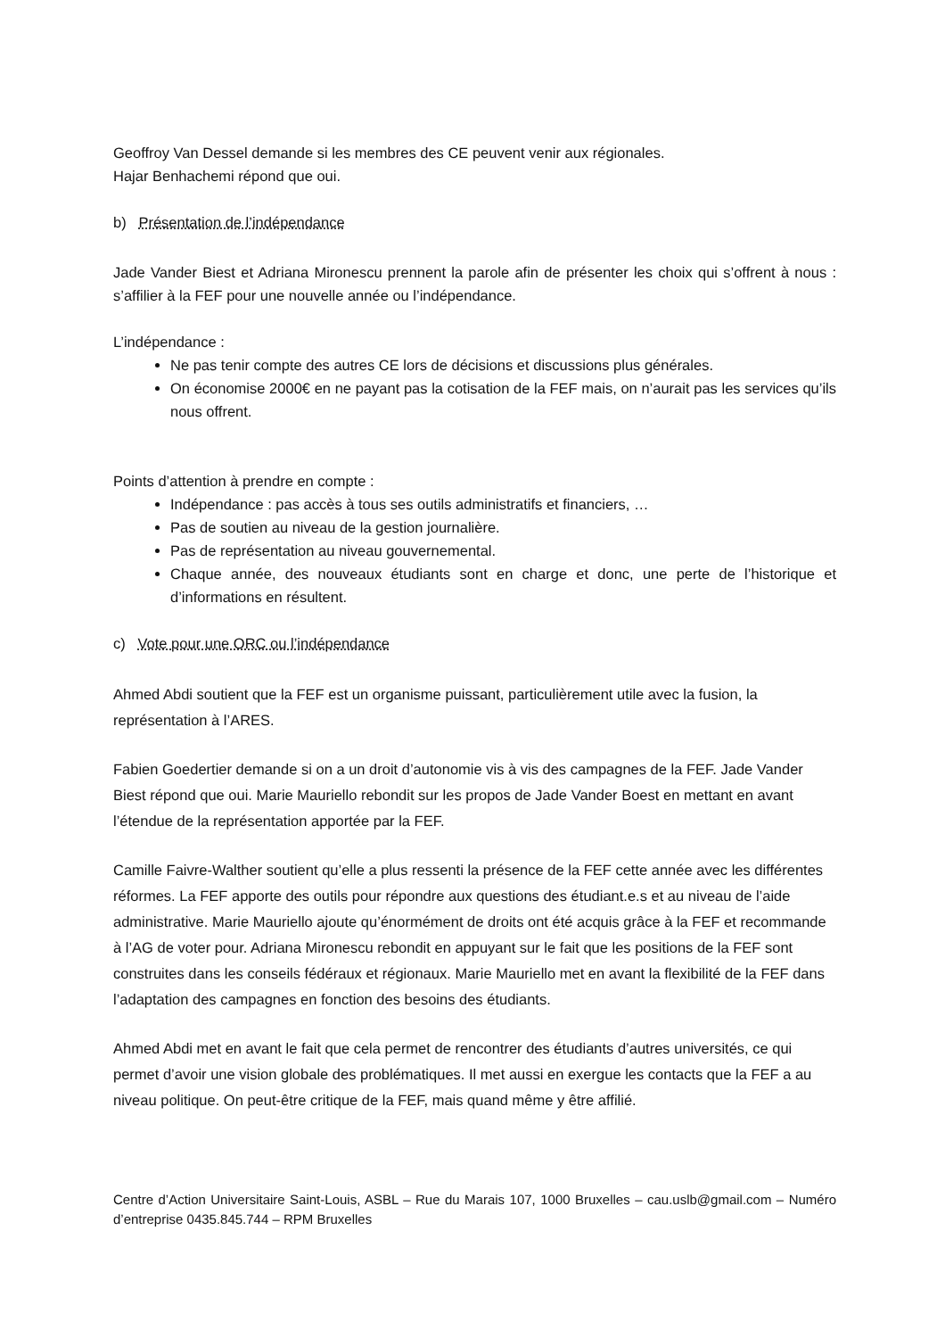Geoffroy Van Dessel demande si les membres des CE peuvent venir aux régionales.
Hajar Benhachemi répond que oui.
b) Présentation de l’indépendance
Jade Vander Biest et Adriana Mironescu prennent la parole afin de présenter les choix qui s’offrent à nous : s’affilier à la FEF pour une nouvelle année ou l’indépendance.
L’indépendance :
Ne pas tenir compte des autres CE lors de décisions et discussions plus générales.
On économise 2000€ en ne payant pas la cotisation de la FEF mais, on n’aurait pas les services qu’ils nous offrent.
Points d’attention à prendre en compte :
Indépendance : pas accès à tous ses outils administratifs et financiers, …
Pas de soutien au niveau de la gestion journalière.
Pas de représentation au niveau gouvernemental.
Chaque année, des nouveaux étudiants sont en charge et donc, une perte de l’historique et d’informations en résultent.
c) Vote pour une ORC ou l’indépendance
Ahmed Abdi soutient que la FEF est un organisme puissant, particulièrement utile avec la fusion, la représentation à l’ARES.
Fabien Goedertier demande si on a un droit d’autonomie vis à vis des campagnes de la FEF. Jade Vander Biest répond que oui. Marie Mauriello rebondit sur les propos de Jade Vander Boest en mettant en avant l’étendue de la représentation apportée par la FEF.
Camille Faivre-Walther soutient qu’elle a plus ressenti la présence de la FEF cette année avec les différentes réformes. La FEF apporte des outils pour répondre aux questions des étudiant.e.s et au niveau de l’aide administrative. Marie Mauriello ajoute qu’énormément de droits ont été acquis grâce à la FEF et recommande à l’AG de voter pour. Adriana Mironescu rebondit en appuyant sur le fait que les positions de la FEF sont construites dans les conseils fédéraux et régionaux. Marie Mauriello met en avant la flexibilité de la FEF dans l’adaptation des campagnes en fonction des besoins des étudiants.
Ahmed Abdi met en avant le fait que cela permet de rencontrer des étudiants d’autres universités, ce qui permet d’avoir une vision globale des problématiques. Il met aussi en exergue les contacts que la FEF a au niveau politique. On peut-être critique de la FEF, mais quand même y être affilié.
Centre d’Action Universitaire Saint-Louis, ASBL – Rue du Marais 107, 1000 Bruxelles – cau.uslb@gmail.com – Numéro d’entreprise 0435.845.744 – RPM Bruxelles